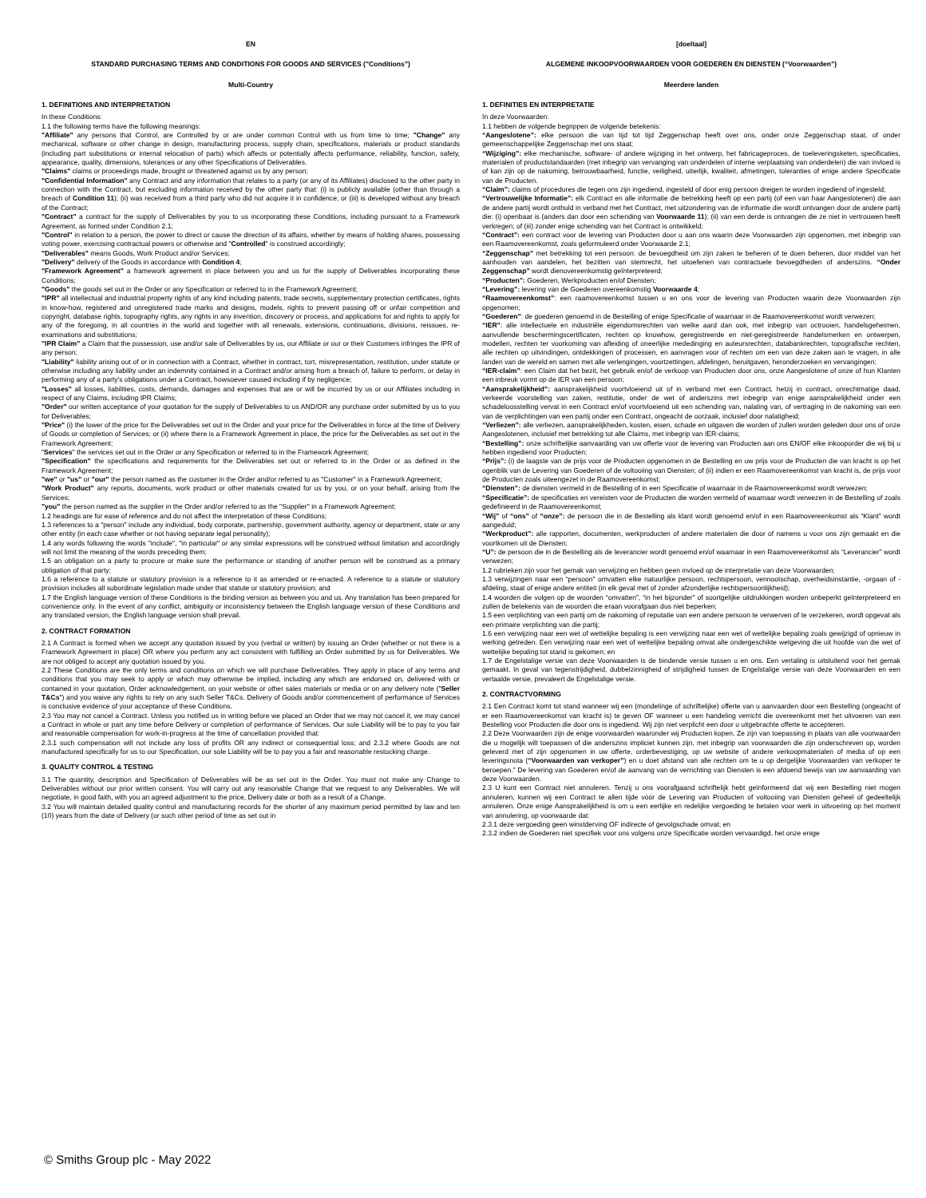EN
STANDARD PURCHASING TERMS AND CONDITIONS FOR GOODS AND SERVICES ("Conditions")
Multi-Country
1. DEFINITIONS AND INTERPRETATION
In these Conditions:
1.1 the following terms have the following meanings:
"Affiliate" any persons that Control, are Controlled by or are under common Control with us from time to time; "Change" any mechanical, software or other change in design, manufacturing process, supply chain, specifications, materials or product standards (including part substitutions or internal relocation of parts) which affects or potentially affects performance, reliability, function, safety, appearance, quality, dimensions, tolerances or any other Specifications of Deliverables.
"Claims" claims or proceedings made, brought or threatened against us by any person;
"Confidential Information" any Contract and any information that relates to a party (or any of its Affiliates) disclosed to the other party in connection with the Contract, but excluding information received by the other party that: (i) is publicly available (other than through a breach of Condition 11); (ii) was received from a third party who did not acquire it in confidence; or (iii) is developed without any breach of the Contract;
"Contract" a contract for the supply of Deliverables by you to us incorporating these Conditions, including pursuant to a Framework Agreement, as formed under Condition 2.1;
"Control" in relation to a person, the power to direct or cause the direction of its affairs, whether by means of holding shares, possessing voting power, exercising contractual powers or otherwise and "Controlled" is construed accordingly;
"Deliverables" means Goods, Work Product and/or Services;
"Delivery" delivery of the Goods in accordance with Condition 4;
"Framework Agreement" a framework agreement in place between you and us for the supply of Deliverables incorporating these Conditions;
"Goods" the goods set out in the Order or any Specification or referred to in the Framework Agreement;
"IPR" all intellectual and industrial property rights of any kind including patents, trade secrets, supplementary protection certificates, rights in know-how, registered and unregistered trade marks and designs, models, rights to prevent passing off or unfair competition and copyright, database rights, topography rights, any rights in any invention, discovery or process, and applications for and rights to apply for any of the foregoing, in all countries in the world and together with all renewals, extensions, continuations, divisions, reissues, re-examinations and substitutions;
"IPR Claim" a Claim that the possession, use and/or sale of Deliverables by us, our Affiliate or our or their Customers infringes the IPR of any person;
"Liability" liability arising out of or in connection with a Contract, whether in contract, tort, misrepresentation, restitution, under statute or otherwise including any liability under an indemnity contained in a Contract and/or arising from a breach of, failure to perform, or delay in performing any of a party's obligations under a Contract, howsoever caused including if by negligence;
"Losses" all losses, liabilities, costs, demands, damages and expenses that are or will be incurred by us or our Affiliates including in respect of any Claims, including IPR Claims;
"Order" our written acceptance of your quotation for the supply of Deliverables to us AND/OR any purchase order submitted by us to you for Deliverables;
"Price" (i) the lower of the price for the Deliverables set out in the Order and your price for the Deliverables in force at the time of Delivery of Goods or completion of Services; or (ii) where there is a Framework Agreement in place, the price for the Deliverables as set out in the Framework Agreement;
"Services" the services set out in the Order or any Specification or referred to in the Framework Agreement;
"Specification" the specifications and requirements for the Deliverables set out or referred to in the Order or as defined in the Framework Agreement;
"we" or "us" or "our" the person named as the customer in the Order and/or referred to as "Customer" in a Framework Agreement;
"Work Product" any reports, documents, work product or other materials created for us by you, or on your behalf, arising from the Services;
"you" the person named as the supplier in the Order and/or referred to as the "Supplier" in a Framework Agreement;
1.2 headings are for ease of reference and do not affect the interpretation of these Conditions;
1.3 references to a "person" include any individual, body corporate, partnership, government authority, agency or department, state or any other entity (in each case whether or not having separate legal personality);
1.4 any words following the words "include", "in particular" or any similar expressions will be construed without limitation and accordingly will not limit the meaning of the words preceding them;
1.5 an obligation on a party to procure or make sure the performance or standing of another person will be construed as a primary obligation of that party;
1.6 a reference to a statute or statutory provision is a reference to it as amended or re-enacted. A reference to a statute or statutory provision includes all subordinate legislation made under that statute or statutory provision; and
1.7 the English language version of these Conditions is the binding version as between you and us. Any translation has been prepared for convenience only. In the event of any conflict, ambiguity or inconsistency between the English language version of these Conditions and any translated version, the English language version shall prevail.
2. CONTRACT FORMATION
2.1 A Contract is formed when we accept any quotation issued by you (verbal or written) by issuing an Order (whether or not there is a Framework Agreement in place) OR where you perform any act consistent with fulfilling an Order submitted by us for Deliverables. We are not obliged to accept any quotation issued by you.
2.2 These Conditions are the only terms and conditions on which we will purchase Deliverables. They apply in place of any terms and conditions that you may seek to apply or which may otherwise be implied, including any which are endorsed on, delivered with or contained in your quotation, Order acknowledgement, on your website or other sales materials or media or on any delivery note ("Seller T&Cs") and you waive any rights to rely on any such Seller T&Cs. Delivery of Goods and/or commencement of performance of Services is conclusive evidence of your acceptance of these Conditions.
2.3 You may not cancel a Contract. Unless you notified us in writing before we placed an Order that we may not cancel it, we may cancel a Contract in whole or part any time before Delivery or completion of performance of Services. Our sole Liability will be to pay to you fair and reasonable compensation for work-in-progress at the time of cancellation provided that:
2.3.1 such compensation will not include any loss of profits OR any indirect or consequential loss; and 2.3.2 where Goods are not manufactured specifically for us to our Specification, our sole Liability will be to pay you a fair and reasonable restocking charge.
3. QUALITY CONTROL & TESTING
3.1 The quantity, description and Specification of Deliverables will be as set out in the Order. You must not make any Change to Deliverables without our prior written consent. You will carry out any reasonable Change that we request to any Deliverables. We will negotiate, in good faith, with you an agreed adjustment to the price, Delivery date or both as a result of a Change.
3.2 You will maintain detailed quality control and manufacturing records for the shorter of any maximum period permitted by law and ten (10) years from the date of Delivery (or such other period of time as set out in
[doeltaal]
ALGEMENE INKOOPVOORWAARDEN VOOR GOEDEREN EN DIENSTEN (“Voorwaarden”)
Meerdere landen
1. DEFINITIES EN INTERPRETATIE
In deze Voorwaarden:
1.1 hebben de volgende begrippen de volgende betekenis:
“Aangeslotene”: elke persoon die van tijd tot tijd Zeggenschap heeft over ons, onder onze Zeggenschap staat, of onder gemeenschappelijke Zeggenschap met ons staat;
“Wijziging”: elke mechanische, software- of andere wijziging in het ontwerp, het fabricageproces, de toeleveringsketen, specificaties, materialen of productstandaarden (met inbegrip van vervanging van onderdelen of interne verplaatsing van onderdelen) die van invloed is of kan zijn op de nakoming, betrouwbaarheid, functie, veiligheid, uiterlijk, kwaliteit, afmetingen, toleranties of enige andere Specificatie van de Producten.
“Claim”: claims of procedures die tegen ons zijn ingediend, ingesteld of door enig persoon dreigen te worden ingediend of ingesteld;
“Vertrouwelijke Informatie”: elk Contract en alle informatie die betrekking heeft op een partij (of een van haar Aangeslotenen) die aan de andere partij wordt onthuld in verband met het Contract, met uitzondering van de informatie die wordt ontvangen door de andere partij die: (i) openbaar is (anders dan door een schending van Voorwaarde 11); (ii) van een derde is ontvangen die ze niet in vertrouwen heeft verkregen; of (iii) zonder enige schending van het Contract is ontwikkeld;
“Contract”: een contract voor de levering van Producten door u aan ons waarin deze Voorwaarden zijn opgenomen, met inbegrip van een Raamovereenkomst, zoals geformuleerd onder Voorwaarde 2.1;
“Zeggenschap” met betrekking tot een persoon: de bevoegdheid om zijn zaken te beheren of te doen beheren, door middel van het aanhouden van aandelen, het bezitten van stemrecht, het uitoefenen van contractuele bevoegdheden of anderszins. “Onder Zeggenschap” wordt dienovereenkomstig geïnterpreteerd;
“Producten”: Goederen, Werkproducten en/of Diensten;
“Levering”: levering van de Goederen overeenkomstig Voorwaarde 4;
“Raamovereenkomst”: een raamovereenkomst tussen u en ons voor de levering van Producten waarin deze Voorwaarden zijn opgenomen;
“Goederen”: de goederen genoemd in de Bestelling of enige Specificatie of waarnaar in de Raamovereenkomst wordt verwezen;
“IER”: alle intellectuele en industriële eigendomsrechten van welke aard dan ook, met inbegrip van octrooien, handelsgeheimen, aanvullende beschermingscertificaten, rechten op knowhow, geregistreerde en niet-geregistreerde handelsmerken en ontwerpen, modellen, rechten ter voorkoming van afleiding of oneerlijke mededinging en auteursrechten, databankrechten, topografische rechten, alle rechten op uitvindingen, ontdekkingen of processen, en aanvragen voor of rechten om een van deze zaken aan te vragen, in alle landen van de wereld en samen met alle verlengingen, voortzettingen, afdelingen, heruitgaven, heronderzoeken en vervangingen;
“IER-claim”: een Claim dat het bezit, het gebruik en/of de verkoop van Producten door ons, onze Aangeslotene of onze of hun Klanten een inbreuk vormt op de IER van een persoon;
“Aansprakelijkheid”: aansprakelijkheid voortvloeiend uit of in verband met een Contract, hetzij in contract, onrechtmatige daad, verkeerde voorstelling van zaken, restitutie, onder de wet of anderszins met inbegrip van enige aansprakelijkheid onder een schadeloosstelling vervat in een Contract en/of voortvloeiend uit een schending van, nalating van, of vertraging in de nakoming van een van de verplichtingen van een partij onder een Contract, ongeacht de oorzaak, inclusief door nalatigheid;
“Verliezen”: alle verliezen, aansprakelijkheden, kosten, eisen, schade en uitgaven die worden of zullen worden geleden door ons of onze Aangeslotenen, inclusief met betrekking tot alle Claims, met inbegrip van IER-claims;
“Bestelling”: onze schriftelijke aanvaarding van uw offerte voor de levering van Producten aan ons EN/OF elke inkooporder die wij bij u hebben ingediend voor Producten;
“Prijs”: (i) de laagste van de prijs voor de Producten opgenomen in de Bestelling en uw prijs voor de Producten die van kracht is op het ogenblik van de Levering van Goederen of de voltooiing van Diensten; of (ii) indien er een Raamovereenkomst van kracht is, de prijs voor de Producten zoals uiteengezet in de Raamovereenkomst;
“Diensten”: de diensten vermeld in de Bestelling of in een Specificatie of waarnaar in de Raamovereenkomst wordt verwezen;
“Specificatie”: de specificaties en vereisten voor de Producten die worden vermeld of waarnaar wordt verwezen in de Bestelling of zoals gedefinieerd in de Raamovereenkomst;
“Wij” of “ons” of “onze”: de persoon die in de Bestelling als klant wordt genoemd en/of in een Raamovereenkomst als “Klant” wordt aangeduid;
“Werkproduct”: alle rapporten, documenten, werkproducten of andere materialen die door of namens u voor ons zijn gemaakt en die voortkomen uit de Diensten;
“U”: de persoon die in de Bestelling als de leverancier wordt genoemd en/of waarnaar in een Raamovereenkomst als “Leverancier” wordt verwezen;
1.2 rubrieken zijn voor het gemak van verwijzing en hebben geen invloed op de interpretatie van deze Voorwaarden;
1.3 verwijzingen naar een “persoon” omvatten elke natuurlijke persoon, rechtspersoon, vennootschap, overheidsinstantie, -orgaan of -afdeling, staat of enige andere entiteit (in elk geval met of zonder afzonderlijke rechtspersoonlijkheid);
1.4 woorden die volgen op de woorden “omvatten”, “in het bijzonder” of soortgelijke uitdrukkingen worden onbeperkt geïnterpreteerd en zullen de betekenis van de woorden die eraan voorafgaan dus niet beperken;
1.5 een verplichting van een partij om de nakoming of reputatie van een andere persoon te verwerven of te verzekeren, wordt opgevat als een primaire verplichting van die partij;
1.6 een verwijzing naar een wet of wettelijke bepaling is een verwijzing naar een wet of wettelijke bepaling zoals gewijzigd of opnieuw in werking getreden. Een verwijzing naar een wet of wettelijke bepaling omvat alle ondergeschikte wetgeving die uit hoofde van die wet of wettelijke bepaling tot stand is gekomen; en
1.7 de Engelstalige versie van deze Voorwaarden is de bindende versie tussen u en ons. Een vertaling is uitsluitend voor het gemak gemaakt. In geval van tegenstrijdigheid, dubbelzinnigheid of strijdigheid tussen de Engelstalige versie van deze Voorwaarden en een vertaalde versie, prevaleert de Engelstalige versie.
2. CONTRACTVORMING
2.1 Een Contract komt tot stand wanneer wij een (mondelinge of schriftelijke) offerte van u aanvaarden door een Bestelling (ongeacht of er een Raamovereenkomst van kracht is) te geven OF wanneer u een handeling verricht die overeenkomt met het uitvoeren van een Bestelling voor Producten die door ons is ingediend. Wij zijn niet verplicht een door u uitgebrachte offerte te accepteren.
2.2 Deze Voorwaarden zijn de enige voorwaarden waaronder wij Producten kopen. Ze zijn van toepassing in plaats van alle voorwaarden die u mogelijk wilt toepassen of die anderszins impliciet kunnen zijn, met inbegrip van voorwaarden die zijn onderschreven op, worden geleverd met of zijn opgenomen in uw offerte, orderbevestiging, op uw website of andere verkoopmaterialen of media of op een leveringsnota (“Voorwaarden van verkoper”) en u doet afstand van alle rechten om te u op dergelijke Voorwaarden van verkoper te beroepen.” De levering van Goederen en/of de aanvang van de verrichting van Diensten is een afdoend bewijs van uw aanvaarding van deze Voorwaarden.
2.3 U kunt een Contract niet annuleren. Tenzij u ons voorafgaand schriftelijk hebt geïnformeerd dat wij een Bestelling niet mogen annuleren, kunnen wij een Contract te allen tijde vóór de Levering van Producten of voltooiing van Diensten geheel of gedeeltelijk annuleren. Onze enige Aansprakelijkheid is om u een eerlijke en redelijke vergoeding te betalen voor werk in uitvoering op het moment van annulering, op voorwaarde dat:
2.3.1 deze vergoeding geen winstderving OF indirecte of gevolgschade omvat; en
2.3.2 indien de Goederen niet specifiek voor ons volgens onze Specificatie worden vervaardigd, het onze enige
© Smiths Group plc - May 2022